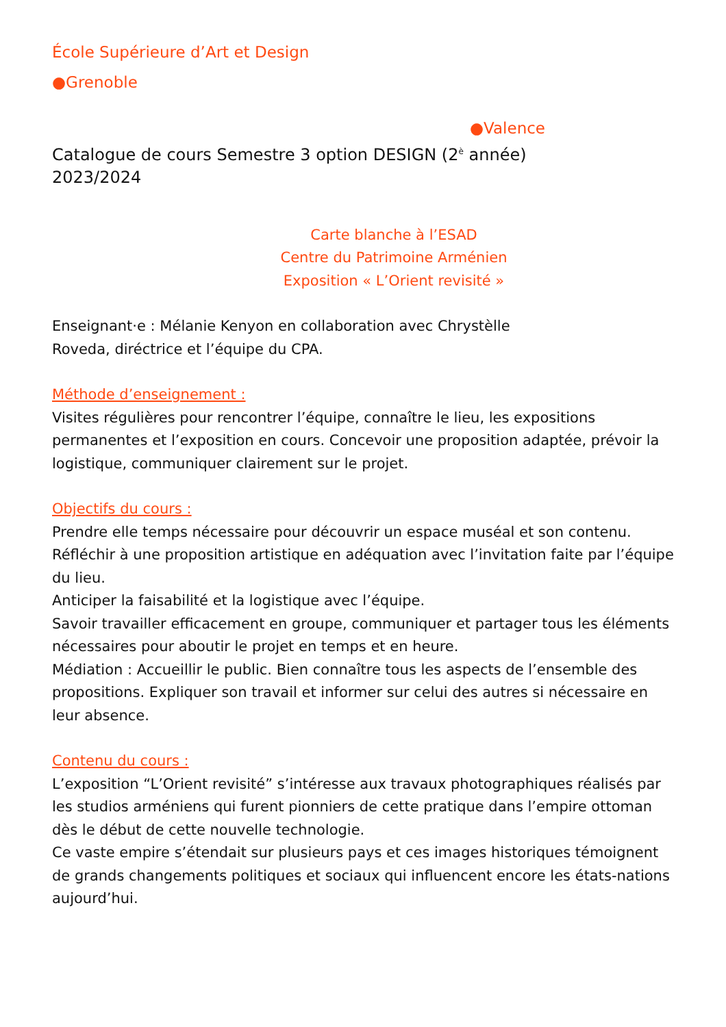École Supérieure d’Art et Design
●Grenoble
●Valence
Catalogue de cours Semestre 3 option DESIGN (2<sup>è</sup> année)
2023/2024
Carte blanche à l’ESAD
Centre du Patrimoine Arménien
Exposition « L’Orient revisité »
Enseignant·e : Mélanie Kenyon en collaboration avec Chrystèlle
Roveda, diréctrice et l’équipe du CPA.
Méthode d’enseignement :
Visites régulières pour rencontrer l’équipe, connaître le lieu, les expositions permanentes et l’exposition en cours. Concevoir une proposition adaptée, prévoir la logistique, communiquer clairement sur le projet.
Objectifs du cours :
Prendre elle temps nécessaire pour découvrir un espace muséal et son contenu.
Réfléchir à une proposition artistique en adéquation avec l’invitation faite par l’équipe du lieu.
Anticiper la faisabilité et la logistique avec l’équipe.
Savoir travailler efficacement en groupe, communiquer et partager tous les éléments nécessaires pour aboutir le projet en temps et en heure.
Médiation : Accueillir le public. Bien connaître tous les aspects de l’ensemble des propositions. Expliquer son travail et informer sur celui des autres si nécessaire en leur absence.
Contenu du cours :
L’exposition “L’Orient revisité” s’intéresse aux travaux photographiques réalisés par les studios arméniens qui furent pionniers de cette pratique dans l’empire ottoman dès le début de cette nouvelle technologie.
Ce vaste empire s’étendait sur plusieurs pays et ces images historiques témoignent de grands changements politiques et sociaux qui influencent encore les états-nations aujourd’hui.